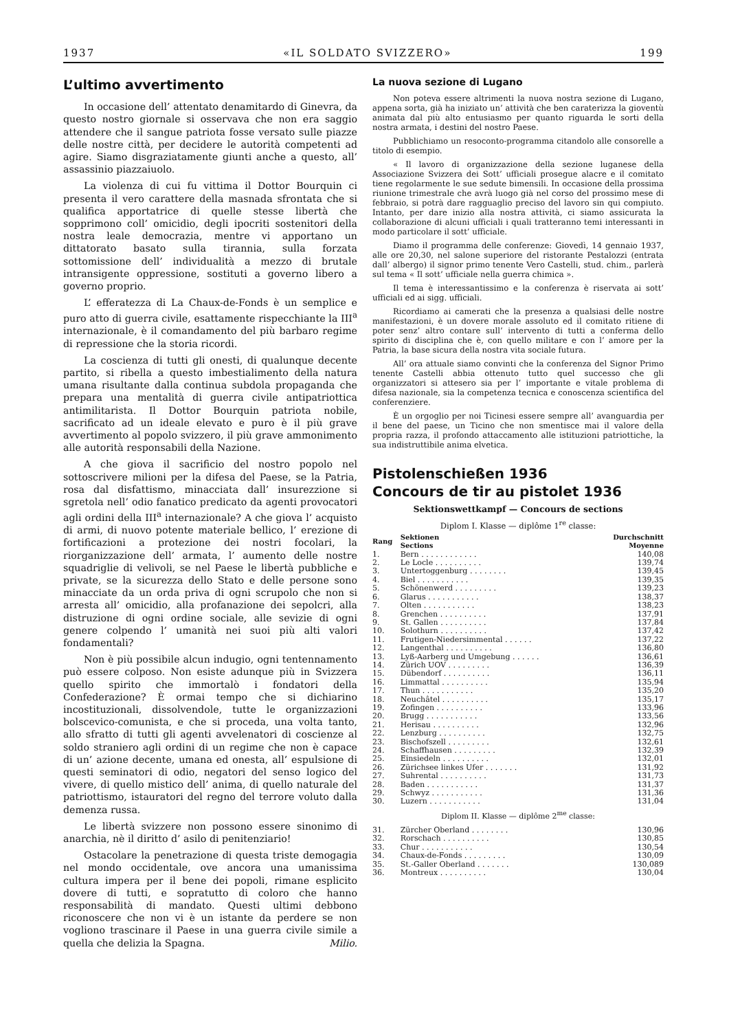1937 «IL SOLDATO SVIZZERO» 199
L’ultimo avvertimento
In occasione dell’ attentato denamitardo di Ginevra, da questo nostro giornale si osservava che non era saggio attendere che il sangue patriota fosse versato sulle piazze delle nostre città, per decidere le autorità competenti ad agire. Siamo disgraziatamente giunti anche a questo, all’ assassinio piazzaiuolo.
La violenza di cui fu vittima il Dottor Bourquin ci presenta il vero carattere della masnada sfrontata che si qualifica apportatrice di quelle stesse libertà che sopprimono coll’ omicidio, degli ipocriti sostenitori della nostra leale democrazia, mentre vi apportano un dittatorato basato sulla tirannia, sulla forzata sottomissione dell’ individualità a mezzo di brutale intransigente oppressione, sostituti a governo libero a governo proprio.
L’ efferatezza di La Chaux-de-Fonds è un semplice e puro atto di guerra civile, esattamente rispecchiante la III<sup>a</sup> internazionale, è il comandamento del più barbaro regime di repressione che la storia ricordi.
La coscienza di tutti gli onesti, di qualunque decente partito, si ribella a questo imbestialimento della natura umana risultante dalla continua subdola propaganda che prepara una mentalità di guerra civile antipatriottica antimilitarista. Il Dottor Bourquin patriota nobile, sacrificato ad un ideale elevato e puro è il più grave avvertimento al popolo svizzero, il più grave ammonimento alle autorità responsabili della Nazione.
A che giova il sacrificio del nostro popolo nel sottoscrivere milioni per la difesa del Paese, se la Patria, rosa dal disfattismo, minacciata dall’ insurezzione si sgretola nell’ odio fanatico predicato da agenti provocatori agli ordini della III<sup>a</sup> internazionale? A che giova l’ acquisto di armi, di nuovo potente materiale bellico, l’ erezione di fortificazioni a protezione dei nostri focolari, la riorganizzazione dell’ armata, l’ aumento delle nostre squadriglie di velivoli, se nel Paese le libertà pubbliche e private, se la sicurezza dello Stato e delle persone sono minacciate da un orda priva di ogni scrupolo che non si arresta all’ omicidio, alla profanazione dei sepolcri, alla distruzione di ogni ordine sociale, alle sevizie di ogni genere colpendo l’ umanità nei suoi più alti valori fondamentali?
Non è più possibile alcun indugio, ogni tentennamento può essere colposo. Non esiste adunque più in Svizzera quello spirito che immortalò i fondatori della Confederazione? È ormai tempo che si dichiarino incostituzionali, dissolvendole, tutte le organizzazioni bolscevico-comunista, e che si proceda, una volta tanto, allo sfratto di tutti gli agenti avvelenatori di coscienze al soldo straniero agli ordini di un regime che non è capace di un’ azione decente, umana ed onesta, all’ espulsione di questi seminatori di odio, negatori del senso logico del vivere, di quello mistico dell’ anima, di quello naturale del patriottismo, istauratori del regno del terrore voluto dalla demenza russa.
Le libertà svizzere non possono essere sinonimo di anarchia, nè il diritto d’ asilo di penitenziario!
Ostacolare la penetrazione di questa triste demogagia nel mondo occidentale, ove ancora una umanissima cultura impera per il bene dei popoli, rimane esplicito dovere di tutti, e sopratutto di coloro che hanno responsabilità di mandato. Questi ultimi debbono riconoscere che non vi è un istante da perdere se non vogliono trascinare il Paese in una guerra civile simile a quella che delizia la Spagna. Milio.
La nuova sezione di Lugano
Non poteva essere altrimenti la nuova nostra sezione di Lugano, appena sorta, già ha iniziato un’ attività che ben caraterizza la gioventù animata dal più alto entusiasmo per quanto riguarda le sorti della nostra armata, i destini del nostro Paese.
Pubblichiamo un resoconto-programma citandolo alle consorelle a titolo di esempio.
« Il lavoro di organizzazione della sezione luganese della Associazione Svizzera dei Sott’ ufficiali prosegue alacre e il comitato tiene regolarmente le sue sedute bimensili. In occasione della prossima riunione trimestrale che avrà luogo già nel corso del prossimo mese di febbraio, si potrà dare ragguaglio preciso del lavoro sin qui compiuto. Intanto, per dare inizio alla nostra attività, ci siamo assicurata la collaborazione di alcuni ufficiali i quali tratteranno temi interessanti in modo particolare il sott’ ufficiale.
Diamo il programma delle conferenze: Giovedì, 14 gennaio 1937, alle ore 20,30, nel salone superiore del ristorante Pestalozzi (entrata dall’ albergo) il signor primo tenente Vero Castelli, stud. chim., parlerà sul tema « Il sott’ ufficiale nella guerra chimica ».
Il tema è interessantissimo e la conferenza è riservata ai sott’ ufficiali ed ai sigg. ufficiali.
Ricordiamo ai camerati che la presenza a qualsiasi delle nostre manifestazioni, è un dovere morale assoluto ed il comitato ritiene di poter senz’ altro contare sull’ intervento di tutti a conferma dello spirito di disciplina che è, con quello militare e con l’ amore per la Patria, la base sicura della nostra vita sociale futura.
All’ ora attuale siamo convinti che la conferenza del Signor Primo tenente Castelli abbia ottenuto tutto quel successo che gli organizzatori si attesero sia per l’ importante e vitale problema di difesa nazionale, sia la competenza tecnica e conoscenza scientifica del conferenziere.
È un orgoglio per noi Ticinesi essere sempre all’ avanguardia per il bene del paese, un Ticino che non smentisce mai il valore della propria razza, il profondo attaccamento alle istituzioni patriottiche, la sua indistruttibile anima elvetica.
Pistolenschießen 1936
Concours de tir au pistolet 1936
Sektionswettkampf — Concours de sections
Diplom I. Klasse — diplôme 1<sup>re</sup> classe:
| Rang | Sektionen Sections | Durchschnitt Moyenne |
| --- | --- | --- |
| 1. | Bern . . . . . . . . . . . . | 140,08 |
| 2. | Le Locle . . . . . . . . . . | 139,74 |
| 3. | Untertoggenburg . . . . . . . . | 139,45 |
| 4. | Biel . . . . . . . . . . . | 139,35 |
| 5. | Schönenwerd . . . . . . . . . | 139,23 |
| 6. | Glarus . . . . . . . . . . . | 138,37 |
| 7. | Olten . . . . . . . . . . . | 138,23 |
| 8. | Grenchen . . . . . . . . . . | 137,91 |
| 9. | St. Gallen . . . . . . . . . . | 137,84 |
| 10. | Solothurn . . . . . . . . . . | 137,42 |
| 11. | Frutigen-Niedersimmental . . . . . . | 137,22 |
| 12. | Langenthal . . . . . . . . . . | 136,80 |
| 13. | Lyß-Aarberg und Umgebung . . . . . . | 136,61 |
| 14. | Zürich UOV . . . . . . . . . | 136,39 |
| 15. | Dübendorf . . . . . . . . . . | 136,11 |
| 16. | Limmattal . . . . . . . . . . | 135,94 |
| 17. | Thun . . . . . . . . . . . | 135,20 |
| 18. | Neuchâtel . . . . . . . . . . | 135,17 |
| 19. | Zofingen . . . . . . . . . . | 133,96 |
| 20. | Brugg . . . . . . . . . . . | 133,56 |
| 21. | Herisau . . . . . . . . . . | 132,96 |
| 22. | Lenzburg . . . . . . . . . . | 132,75 |
| 23. | Bischofszell . . . . . . . . . | 132,61 |
| 24. | Schaffhausen . . . . . . . . . | 132,39 |
| 25. | Einsiedeln . . . . . . . . . . | 132,01 |
| 26. | Zürichsee linkes Ufer . . . . . . . | 131,92 |
| 27. | Suhrental . . . . . . . . . . | 131,73 |
| 28. | Baden . . . . . . . . . . . | 131,37 |
| 29. | Schwyz . . . . . . . . . . . | 131,36 |
| 30. | Luzern . . . . . . . . . . . | 131,04 |
| Diplom II. Klasse — diplôme 2<sup>me</sup> classe: | | |
| 31. | Zürcher Oberland . . . . . . . . | 130,96 |
| 32. | Rorschach . . . . . . . . . . | 130,85 |
| 33. | Chur . . . . . . . . . . . | 130,54 |
| 34. | Chaux-de-Fonds . . . . . . . . . | 130,09 |
| 35. | St.-Galler Oberland . . . . . . . | 130,089 |
| 36. | Montreux . . . . . . . . . . | 130,04 |